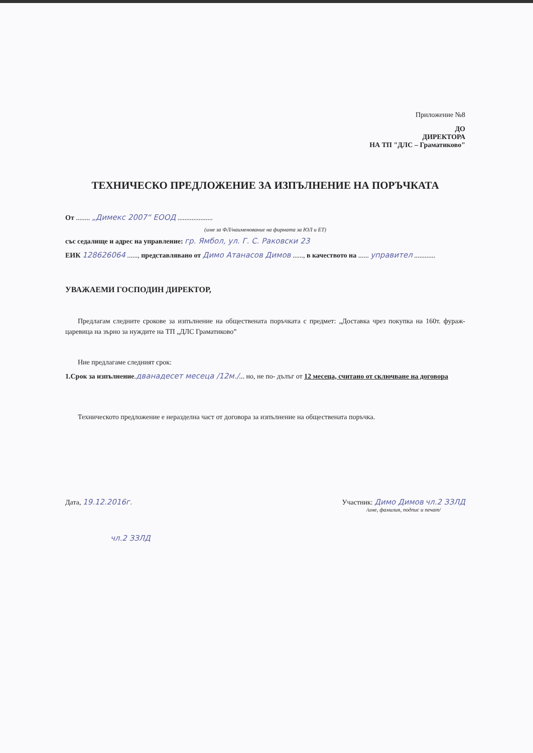Приложение №8
ДО
ДИРЕКТОРА
НА ТП "ДЛС – Граматиково"
ТЕХНИЧЕСКО ПРЕДЛОЖЕНИЕ ЗА ИЗПЪЛНЕНИЕ НА ПОРЪЧКАТА
От ........ „Димекс 2007“ ЕООД ....................
(име за ФЛ/наименование на фирмата за ЮЛ и ЕТ)
със седалище и адрес на управление: гр. Ямбол, ул. Г. С. Раковски 23
ЕИК 128626064 ......, представлявано от Димо Атанасов Димов ......, в качеството на ...... управител ............
УВАЖАЕМИ ГОСПОДИН ДИРЕКТОР,
Предлагам следните срокове за изпълнение на обществената поръчката с предмет: „Доставка чрез покупка на 160т. фураж- царевица на зърно за нуждите на ТП „ДЛС Граматиково”
Ние предлагаме следният срок:
1.Срок за изпълнение.дванадесет месеца /12м./... но, не по- дълъг от 12 месеца, считано от сключване на договора
Техническото предложение е неразделна част от договора за изпълнение на обществената поръчка.
Дата, 19.12.2016г. Участник: Димо Димов чл.2 ЗЗЛД
/име, фамилия, подпис и печат/
чл.2 ЗЗЛД